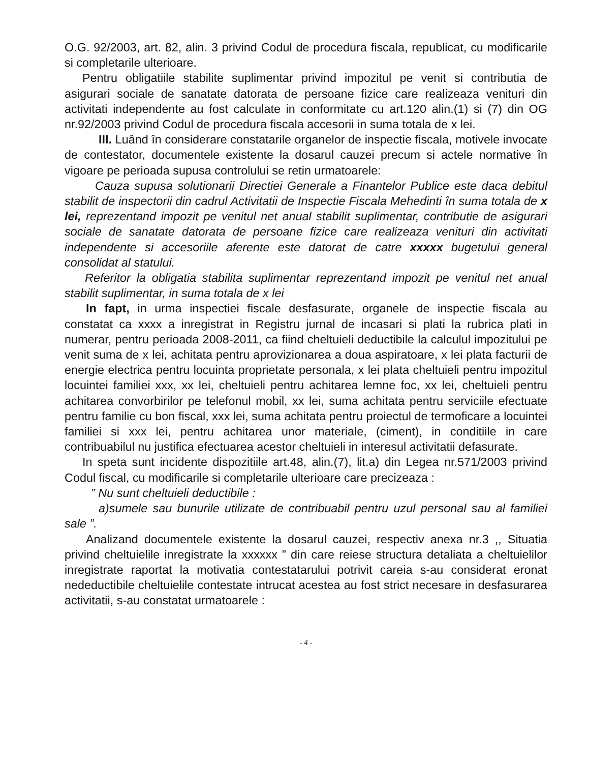O.G. 92/2003, art. 82, alin. 3 privind Codul de procedura fiscala, republicat, cu modificarile si completarile ulterioare.
Pentru obligatiile stabilite suplimentar privind impozitul pe venit si contributia de asigurari sociale de sanatate datorata de persoane fizice care realizeaza venituri din activitati independente au fost calculate in conformitate cu art.120 alin.(1) si (7) din OG nr.92/2003 privind Codul de procedura fiscala accesorii in suma totala de x lei.
III. Luând în considerare constatarile organelor de inspectie fiscala, motivele invocate de contestator, documentele existente la dosarul cauzei precum si actele normative în vigoare pe perioada supusa controlului se retin urmatoarele:
Cauza supusa solutionarii Directiei Generale a Finantelor Publice este daca debitul stabilit de inspectorii din cadrul Activitatii de Inspectie Fiscala Mehedinti în suma totala de x lei, reprezentand impozit pe venitul net anual stabilit suplimentar, contributie de asigurari sociale de sanatate datorata de persoane fizice care realizeaza venituri din activitati independente si accesoriile aferente este datorat de catre xxxxx bugetului general consolidat al statului.
Referitor la obligatia stabilita suplimentar reprezentand impozit pe venitul net anual stabilit suplimentar, in suma totala de x lei
In fapt, in urma inspectiei fiscale desfasurate, organele de inspectie fiscala au constatat ca xxxx a inregistrat in Registru jurnal de incasari si plati la rubrica plati in numerar, pentru perioada 2008-2011, ca fiind cheltuieli deductibile la calculul impozitului pe venit suma de x lei, achitata pentru aprovizionarea a doua aspiratoare, x lei plata facturii de energie electrica pentru locuinta proprietate personala, x lei plata cheltuieli pentru impozitul locuintei familiei xxx, xx lei, cheltuieli pentru achitarea lemne foc, xx lei, cheltuieli pentru achitarea convorbirilor pe telefonul mobil, xx lei, suma achitata pentru serviciile efectuate pentru familie cu bon fiscal, xxx lei, suma achitata pentru proiectul de termoficare a locuintei familiei si xxx lei, pentru achitarea unor materiale, (ciment), in conditiile in care contribuabilul nu justifica efectuarea acestor cheltuieli in interesul activitatii defasurate.
In speta sunt incidente dispozitiile art.48, alin.(7), lit.a) din Legea nr.571/2003 privind Codul fiscal, cu modificarile si completarile ulterioare care precizeaza :
” Nu sunt cheltuieli deductibile :
a)sumele sau bunurile utilizate de contribuabil pentru uzul personal sau al familiei sale ”.
Analizand documentele existente la dosarul cauzei, respectiv anexa nr.3 ,, Situatia privind cheltuielile inregistrate la xxxxxx ” din care reiese structura detaliata a cheltuielilor inregistrate raportat la motivatia contestatarului potrivit careia s-au considerat eronat nedeductibile cheltuielile contestate intrucat acestea au fost strict necesare in desfasurarea activitatii, s-au constatat urmatoarele :
- 4 -